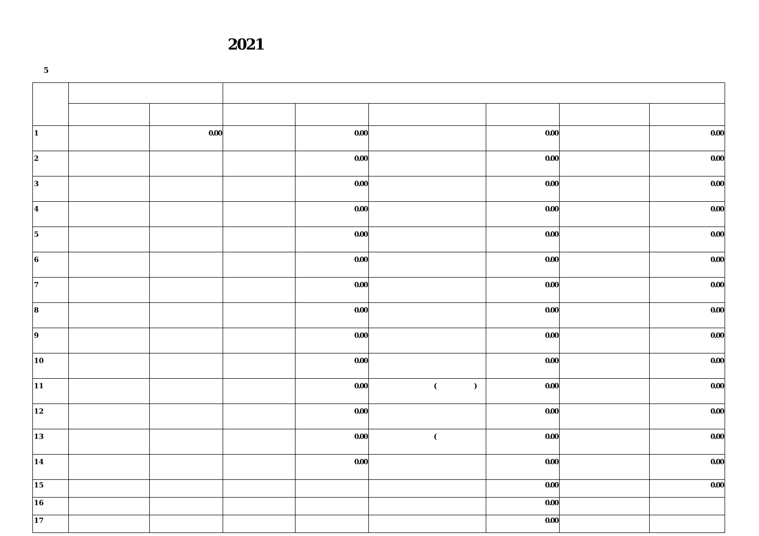2021
5
| 1 | | 0.00 | | 0.00 | | 0.00 | | 0.00 |
| 2 | | | | 0.00 | | 0.00 | | 0.00 |
| 3 | | | | 0.00 | | 0.00 | | 0.00 |
| 4 | | | | 0.00 | | 0.00 | | 0.00 |
| 5 | | | | 0.00 | | 0.00 | | 0.00 |
| 6 | | | | 0.00 | | 0.00 | | 0.00 |
| 7 | | | | 0.00 | | 0.00 | | 0.00 |
| 8 | | | | 0.00 | | 0.00 | | 0.00 |
| 9 | | | | 0.00 | | 0.00 | | 0.00 |
| 10 | | | | 0.00 | | 0.00 | | 0.00 |
| 11 | | | | 0.00 | ( ) | 0.00 | | 0.00 |
| 12 | | | | 0.00 | | 0.00 | | 0.00 |
| 13 | | | | 0.00 | ( | 0.00 | | 0.00 |
| 14 | | | | 0.00 | | 0.00 | | 0.00 |
| 15 | | | | | | 0.00 | | 0.00 |
| 16 | | | | | | 0.00 | | |
| 17 | | | | | | 0.00 | | |